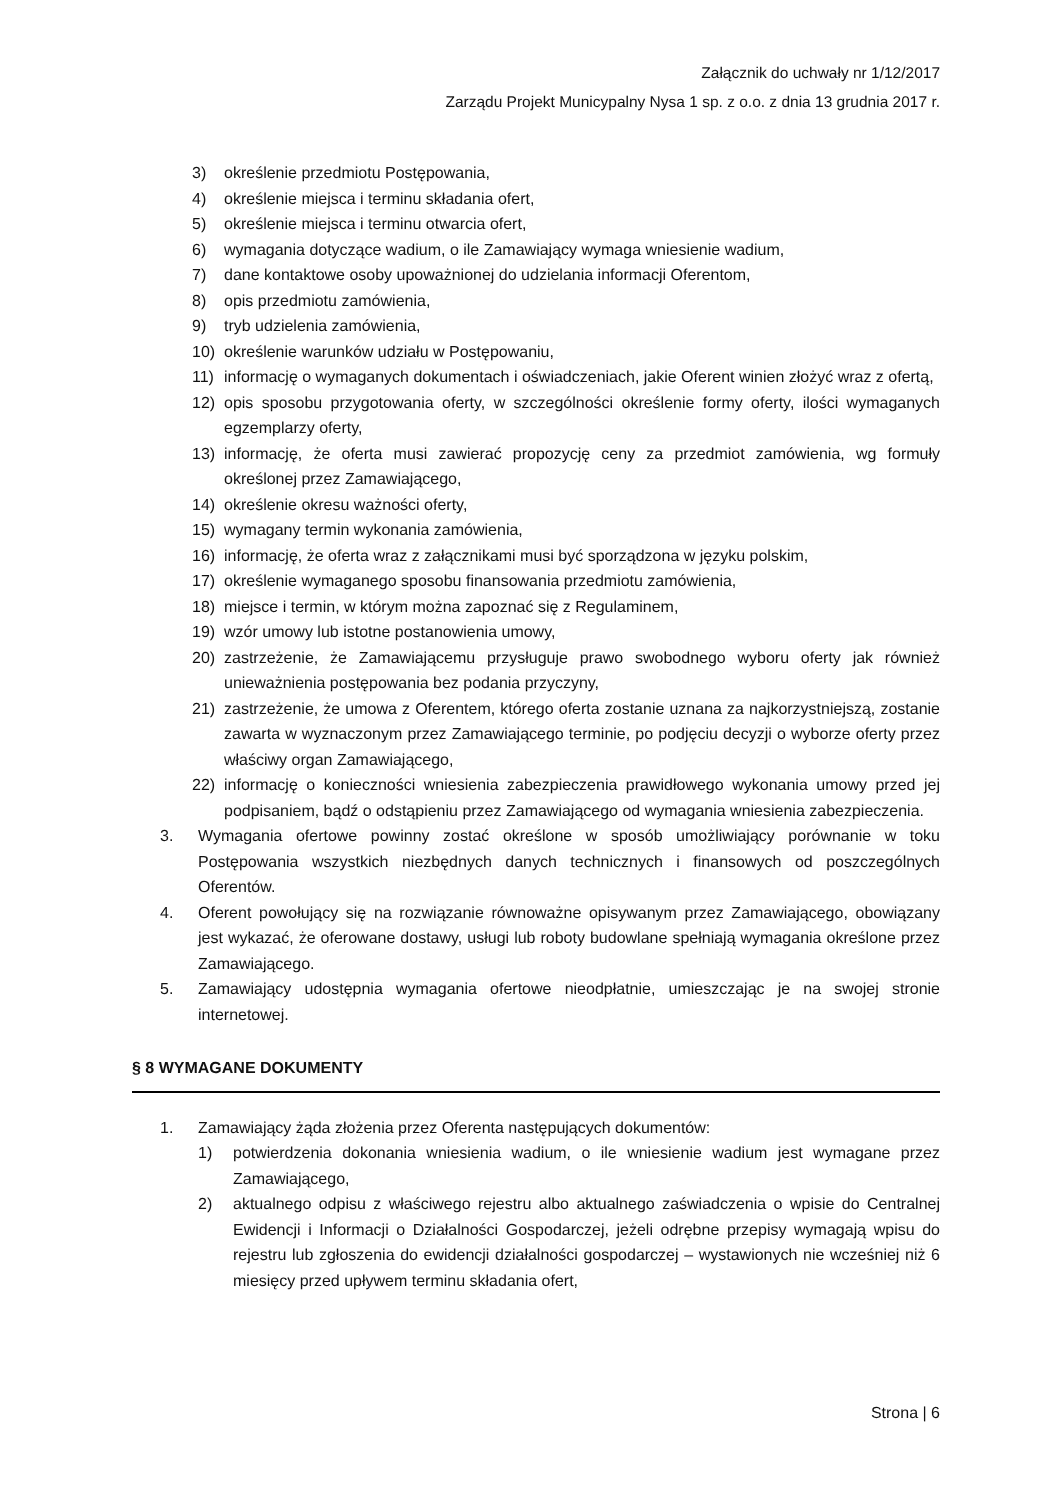Załącznik do uchwały nr 1/12/2017
Zarządu Projekt Municypalny Nysa 1 sp. z o.o. z dnia 13 grudnia 2017 r.
3) określenie przedmiotu Postępowania,
4) określenie miejsca i terminu składania ofert,
5) określenie miejsca i terminu otwarcia ofert,
6) wymagania dotyczące wadium, o ile Zamawiający wymaga wniesienie wadium,
7) dane kontaktowe osoby upoważnionej do udzielania informacji Oferentom,
8) opis przedmiotu zamówienia,
9) tryb udzielenia zamówienia,
10) określenie warunków udziału w Postępowaniu,
11) informację o wymaganych dokumentach i oświadczeniach, jakie Oferent winien złożyć wraz z ofertą,
12) opis sposobu przygotowania oferty, w szczególności określenie formy oferty, ilości wymaganych egzemplarzy oferty,
13) informację, że oferta musi zawierać propozycję ceny za przedmiot zamówienia, wg formuły określonej przez Zamawiającego,
14) określenie okresu ważności oferty,
15) wymagany termin wykonania zamówienia,
16) informację, że oferta wraz z załącznikami musi być sporządzona w języku polskim,
17) określenie wymaganego sposobu finansowania przedmiotu zamówienia,
18) miejsce i termin, w którym można zapoznać się z Regulaminem,
19) wzór umowy lub istotne postanowienia umowy,
20) zastrzeżenie, że Zamawiającemu przysługuje prawo swobodnego wyboru oferty jak również unieważnienia postępowania bez podania przyczyny,
21) zastrzeżenie, że umowa z Oferentem, którego oferta zostanie uznana za najkorzystniejszą, zostanie zawarta w wyznaczonym przez Zamawiającego terminie, po podjęciu decyzji o wyborze oferty przez właściwy organ Zamawiającego,
22) informację o konieczności wniesienia zabezpieczenia prawidłowego wykonania umowy przed jej podpisaniem, bądź o odstąpieniu przez Zamawiającego od wymagania wniesienia zabezpieczenia.
3. Wymagania ofertowe powinny zostać określone w sposób umożliwiający porównanie w toku Postępowania wszystkich niezbędnych danych technicznych i finansowych od poszczególnych Oferentów.
4. Oferent powołujący się na rozwiązanie równoważne opisywanym przez Zamawiającego, obowiązany jest wykazać, że oferowane dostawy, usługi lub roboty budowlane spełniają wymagania określone przez Zamawiającego.
5. Zamawiający udostępnia wymagania ofertowe nieodpłatnie, umieszczając je na swojej stronie internetowej.
§ 8 WYMAGANE DOKUMENTY
1. Zamawiający żąda złożenia przez Oferenta następujących dokumentów:
1) potwierdzenia dokonania wniesienia wadium, o ile wniesienie wadium jest wymagane przez Zamawiającego,
2) aktualnego odpisu z właściwego rejestru albo aktualnego zaświadczenia o wpisie do Centralnej Ewidencji i Informacji o Działalności Gospodarczej, jeżeli odrębne przepisy wymagają wpisu do rejestru lub zgłoszenia do ewidencji działalności gospodarczej – wystawionych nie wcześniej niż 6 miesięcy przed upływem terminu składania ofert,
Strona | 6